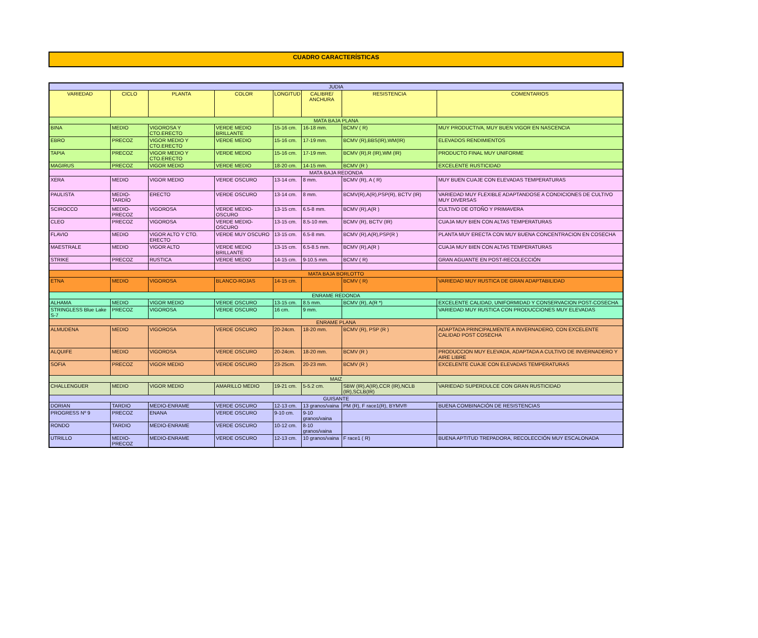CUADRO CARACTERÍSTICAS
| JUDIA | | | | | | | |
| VARIEDAD | CICLO | PLANTA | COLOR | LONGITUD | CALIBRE/ ANCHURA | RESISTENCIA | COMENTARIOS |
| MATA BAJA PLANA | | | | | | | |
| BINA | MEDIO | VIGOROSA Y CTO.ERECTO | VERDE MEDIO BRILLANTE | 15-16 cm. | 16-18 mm. | BCMV ( R) | MUY PRODUCTIVA, MUY BUEN VIGOR EN NASCENCIA |
| EBRO | PRECOZ | VIGOR MEDIO Y CTO.ERECTO | VERDE MEDIO | 15-16 cm. | 17-19 mm. | BCMV (R),BBS(IR),WM(IR) | ELEVADOS RENDIMIENTOS |
| TAPIA | PRECOZ | VIGOR MEDIO Y CTO.ERECTO | VERDE MEDIO | 15-16 cm. | 17-19 mm. | BCMV (R),R (IR),WM (IR) | PRODUCTO FINAL MUY UNIFORME |
| MAGIRUS | PRECOZ | VIGOR MEDIO | VERDE MEDIO | 18-20 cm. | 14-15 mm. | BCMV (R ) | EXCELENTE RUSTICIDAD |
| MATA BAJA REDONDA | | | | | | | |
| XERA | MEDIO | VIGOR MEDIO | VERDE OSCURO | 13-14 cm. | 8 mm. | BCMV (R), A ( R) | MUY BUEN CUAJE CON ELEVADAS TEMPERATURAS |
| PAULISTA | MEDIO-TARDÍO | ERECTO | VERDE OSCURO | 13-14 cm. | 8 mm. | BCMV(R),A(R),PSP(R), BCTV (IR) | VARIEDAD MUY FLEXIBLE ADAPTANDOSE A CONDICIONES DE CULTIVO MUY DIVERSAS |
| SCIROCCO | MEDIO-PRECOZ | VIGOROSA | VERDE MEDIO-OSCURO | 13-15 cm. | 6.5-8 mm. | BCMV (R),A(R ) | CULTIVO DE OTOÑO Y PRIMAVERA |
| CLEO | PRECOZ | VIGOROSA | VERDE MEDIO-OSCURO | 13-15 cm. | 8.5-10 mm. | BCMV (R), BCTV (IR) | CUAJA MUY BIEN CON ALTAS TEMPERATURAS |
| FLAVIO | MEDIO | VIGOR ALTO Y CTO. ERECTO | VERDE MUY OSCURO | 13-15 cm. | 6.5-8 mm. | BCMV (R),A(R),PSP(R ) | PLANTA MUY ERECTA CON MUY BUENA CONCENTRACION EN COSECHA |
| MAESTRALE | MEDIO | VIGOR ALTO | VERDE MEDIO BRILLANTE | 13-15 cm. | 6.5-8.5 mm. | BCMV (R),A(R ) | CUAJA MUY BIEN CON ALTAS TEMPERATURAS |
| STRIKE | PRECOZ | RUSTICA | VERDE MEDIO | 14-15 cm. | 9-10.5 mm. | BCMV ( R) | GRAN AGUANTE EN POST-RECOLECCIÓN |
| MATA BAJA BORLOTTO | | | | | | | |
| ETNA | MEDIO | VIGOROSA | BLANCO-ROJAS | 14-15 cm. | | BCMV ( R) | VARIEDAD MUY RUSTICA DE GRAN ADAPTABILIDAD |
| ENRAME REDONDA | | | | | | | |
| ALHAMA | MEDIO | VIGOR MEDIO | VERDE OSCURO | 13-15 cm. | 8.5 mm. | BCMV (R), A(R *) | EXCELENTE CALIDAD, UNIFORMIDAD Y CONSERVACION POST-COSECHA |
| STRINGLESS Blue Lake S-7 | PRECOZ | VIGOROSA | VERDE OSCURO | 16 cm. | 9 mm. | | VARIEDAD MUY RUSTICA CON PRODUCCIONES MUY ELEVADAS |
| ENRAME PLANA | | | | | | | |
| ALMUDENA | MEDIO | VIGOROSA | VERDE OSCURO | 20-24cm. | 18-20 mm. | BCMV (R), PSP (R ) | ADAPTADA PRINCIPALMENTE A INVERNADERO, CON EXCELENTE CALIDAD POST COSECHA |
| ALQUIFE | MEDIO | VIGOROSA | VERDE OSCURO | 20-24cm. | 18-20 mm. | BCMV (R ) | PRODUCCION MUY ELEVADA, ADAPTADA A CULTIVO DE INVERNADERO Y AIRE LIBRE |
| SOFIA | PRECOZ | VIGOR MEDIO | VERDE OSCURO | 23-25cm. | 20-23 mm. | BCMV (R ) | EXCELENTE CUAJE CON ELEVADAS TEMPERATURAS |
| MAIZ | | | | | | | |
| CHALLENGUER | MEDIO | VIGOR MEDIO | AMARILLO MEDIO | 19-21 cm. | 5-5.2 cm. | SBW (IR),A(IR),CCR (IR),NCLB (IR),SCLB(IR) | VARIEDAD SUPERDULCE CON GRAN RUSTICIDAD |
| GUISANTE | | | | | | | |
| DORIAN | TARDIO | MEDIO-ENRAME | VERDE OSCURO | 12-13 cm. | 13 granos/vaina | PM (R), F race1(R), BYMV® | BUENA COMBINACIÓN DE RESISTENCIAS |
| PROGRESS Nº 9 | PRECOZ | ENANA | VERDE OSCURO | 9-10 cm. | 9-10 granos/vaina | | |
| RONDO | TARDIO | MEDIO-ENRAME | VERDE OSCURO | 10-12 cm. | 8-10 granos/vaina | | |
| UTRILLO | MEDIO-PRECOZ | MEDIO-ENRAME | VERDE OSCURO | 12-13 cm. | 10 granos/vaina | F race1 ( R) | BUENA APTITUD TREPADORA, RECOLECCIÓN MUY ESCALONADA |